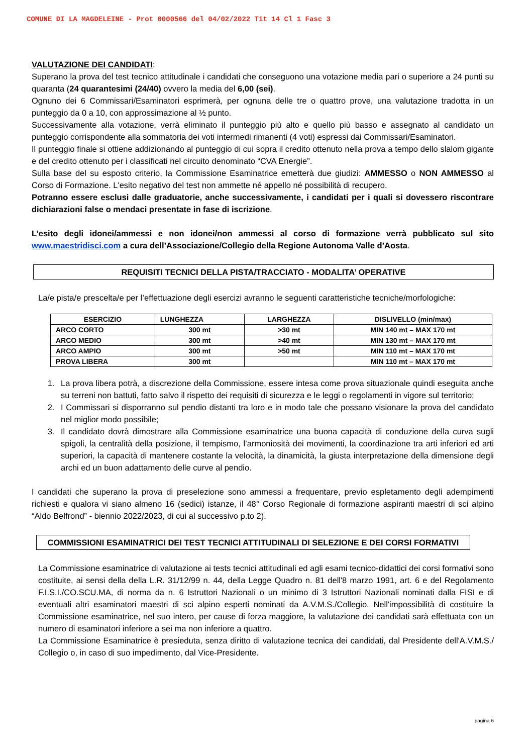COMUNE DI LA MAGDELEINE - Prot 0000566 del 04/02/2022 Tit 14 Cl 1 Fasc 3
VALUTAZIONE DEI CANDIDATI:
Superano la prova del test tecnico attitudinale i candidati che conseguono una votazione media pari o superiore a 24 punti su quaranta (24 quarantesimi (24/40) ovvero la media del 6,00 (sei).
Ognuno dei 6 Commissari/Esaminatori esprimerà, per ognuna delle tre o quattro prove, una valutazione tradotta in un punteggio da 0 a 10, con approssimazione al ½ punto.
Successivamente alla votazione, verrà eliminato il punteggio più alto e quello più basso e assegnato al candidato un punteggio corrispondente alla sommatoria dei voti intermedi rimanenti (4 voti) espressi dai Commissari/Esaminatori.
Il punteggio finale si ottiene addizionando al punteggio di cui sopra il credito ottenuto nella prova a tempo dello slalom gigante e del credito ottenuto per i classificati nel circuito denominato “CVA Energie”.
Sulla base del su esposto criterio, la Commissione Esaminatrice emetterà due giudizi: AMMESSO o NON AMMESSO al Corso di Formazione. L'esito negativo del test non ammette né appello né possibilità di recupero.
Potranno essere esclusi dalle graduatorie, anche successivamente, i candidati per i quali si dovessero riscontrare dichiarazioni false o mendaci presentate in fase di iscrizione.
L’esito degli idonei/ammessi e non idonei/non ammessi al corso di formazione verrà pubblicato sul sito www.maestridisci.com a cura dell’Associazione/Collegio della Regione Autonoma Valle d’Aosta.
REQUISITI TECNICI DELLA PISTA/TRACCIATO - MODALITA’ OPERATIVE
La/e pista/e prescelta/e per l’effettuazione degli esercizi avranno le seguenti caratteristiche tecniche/morfologiche:
| ESERCIZIO | LUNGHEZZA | LARGHEZZA | DISLIVELLO (min/max) |
| --- | --- | --- | --- |
| ARCO CORTO | 300 mt | >30 mt | MIN 140 mt – MAX 170 mt |
| ARCO MEDIO | 300 mt | >40 mt | MIN 130 mt – MAX 170 mt |
| ARCO AMPIO | 300 mt | >50 mt | MIN 110 mt – MAX 170 mt |
| PROVA LIBERA | 300 mt | | MIN 110 mt – MAX 170 mt |
1. La prova libera potrà, a discrezione della Commissione, essere intesa come prova situazionale quindi eseguita anche su terreni non battuti, fatto salvo il rispetto dei requisiti di sicurezza e le leggi o regolamenti in vigore sul territorio;
2. I Commissari si disporranno sul pendio distanti tra loro e in modo tale che possano visionare la prova del candidato nel miglior modo possibile;
3. Il candidato dovrà dimostrare alla Commissione esaminatrice una buona capacità di conduzione della curva sugli spigoli, la centralità della posizione, il tempismo, l’armoniosità dei movimenti, la coordinazione tra arti inferiori ed arti superiori, la capacità di mantenere costante la velocità, la dinamicità, la giusta interpretazione della dimensione degli archi ed un buon adattamento delle curve al pendio.
I candidati che superano la prova di preselezione sono ammessi a frequentare, previo espletamento degli adempimenti richiesti e qualora vi siano almeno 16 (sedici) istanze, il 48° Corso Regionale di formazione aspiranti maestri di sci alpino “Aldo Belfrond” - biennio 2022/2023, di cui al successivo p.to 2).
COMMISSIONI ESAMINATRICI DEI TEST TECNICI ATTITUDINALI DI SELEZIONE E DEI CORSI FORMATIVI
La Commissione esaminatrice di valutazione ai tests tecnici attitudinali ed agli esami tecnico-didattici dei corsi formativi sono costituite, ai sensi della della L.R. 31/12/99 n. 44, della Legge Quadro n. 81 dell'8 marzo 1991, art. 6 e del Regolamento F.I.S.I./CO.SCU.MA, di norma da n. 6 Istruttori Nazionali o un minimo di 3 Istruttori Nazionali nominati dalla FISI e di eventuali altri esaminatori maestri di sci alpino esperti nominati da A.V.M.S./Collegio. Nell'impossibilità di costituire la Commissione esaminatrice, nel suo intero, per cause di forza maggiore, la valutazione dei candidati sarà effettuata con un numero di esaminatori inferiore a sei ma non inferiore a quattro.
La Commissione Esaminatrice è presieduta, senza diritto di valutazione tecnica dei candidati, dal Presidente dell'A.V.M.S./ Collegio o, in caso di suo impedimento, dal Vice-Presidente.
pagina 6